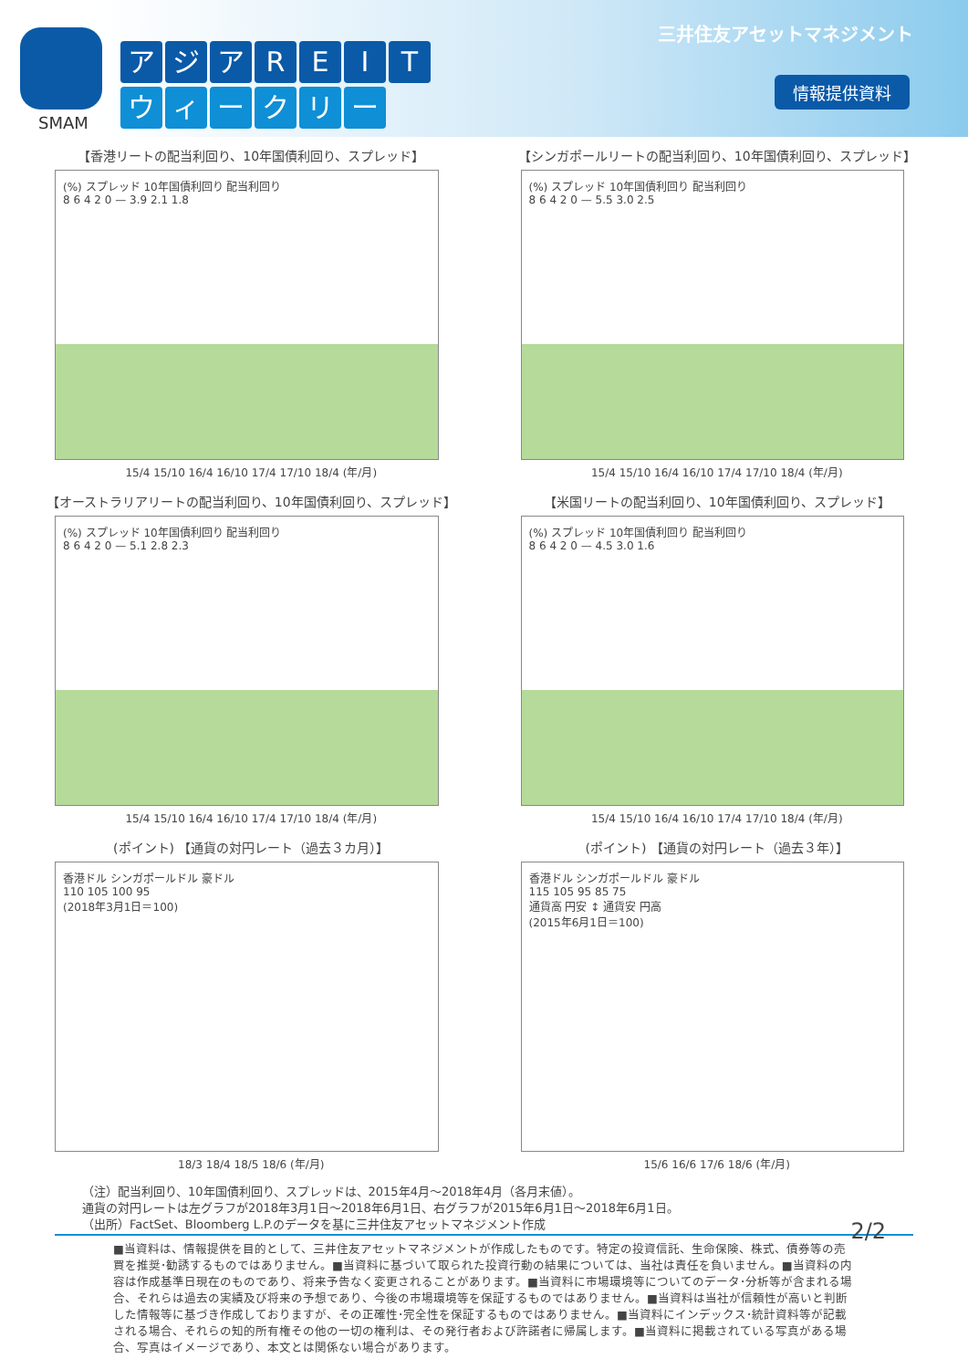SMAM
アジアREIT
ウィークリー
三井住友アセットマネジメント
情報提供資料
【香港リートの配当利回り、10年国債利回り、スプレッド】
(%) スプレッド 10年国債利回り 配当利回り
8 6 4 2 0 — 3.9 2.1 1.8
15/4 15/10 16/4 16/10 17/4 17/10 18/4 (年/月)
【シンガポールリートの配当利回り、10年国債利回り、スプレッド】
(%) スプレッド 10年国債利回り 配当利回り
8 6 4 2 0 — 5.5 3.0 2.5
15/4 15/10 16/4 16/10 17/4 17/10 18/4 (年/月)
【オーストラリアリートの配当利回り、10年国債利回り、スプレッド】
(%) スプレッド 10年国債利回り 配当利回り
8 6 4 2 0 — 5.1 2.8 2.3
15/4 15/10 16/4 16/10 17/4 17/10 18/4 (年/月)
【米国リートの配当利回り、10年国債利回り、スプレッド】
(%) スプレッド 10年国債利回り 配当利回り
8 6 4 2 0 — 4.5 3.0 1.6
15/4 15/10 16/4 16/10 17/4 17/10 18/4 (年/月)
(ポイント) 【通貨の対円レート（過去３カ月）】
香港ドル シンガポールドル 豪ドル
110 105 100 95
(2018年3月1日＝100)
18/3 18/4 18/5 18/6 (年/月)
(ポイント) 【通貨の対円レート（過去３年）】
香港ドル シンガポールドル 豪ドル
115 105 95 85 75
通貨高 円安 ↕ 通貨安 円高
(2015年6月1日＝100)
15/6 16/6 17/6 18/6 (年/月)
（注）配当利回り、10年国債利回り、スプレッドは、2015年4月～2018年4月（各月末値）。
通貨の対円レートは左グラフが2018年3月1日～2018年6月1日、右グラフが2015年6月1日～2018年6月1日。
（出所）FactSet、Bloomberg L.P.のデータを基に三井住友アセットマネジメント作成 2/2
■当資料は、情報提供を目的として、三井住友アセットマネジメントが作成したものです。特定の投資信託、生命保険、株式、債券等の売買を推奨･勧誘するものではありません。■当資料に基づいて取られた投資行動の結果については、当社は責任を負いません。■当資料の内容は作成基準日現在のものであり、将来予告なく変更されることがあります。■当資料に市場環境等についてのデータ･分析等が含まれる場合、それらは過去の実績及び将来の予想であり、今後の市場環境等を保証するものではありません。■当資料は当社が信頼性が高いと判断した情報等に基づき作成しておりますが、その正確性･完全性を保証するものではありません。■当資料にインデックス･統計資料等が記載される場合、それらの知的所有権その他の一切の権利は、その発行者および許諾者に帰属します。■当資料に掲載されている写真がある場合、写真はイメージであり、本文とは関係ない場合があります。